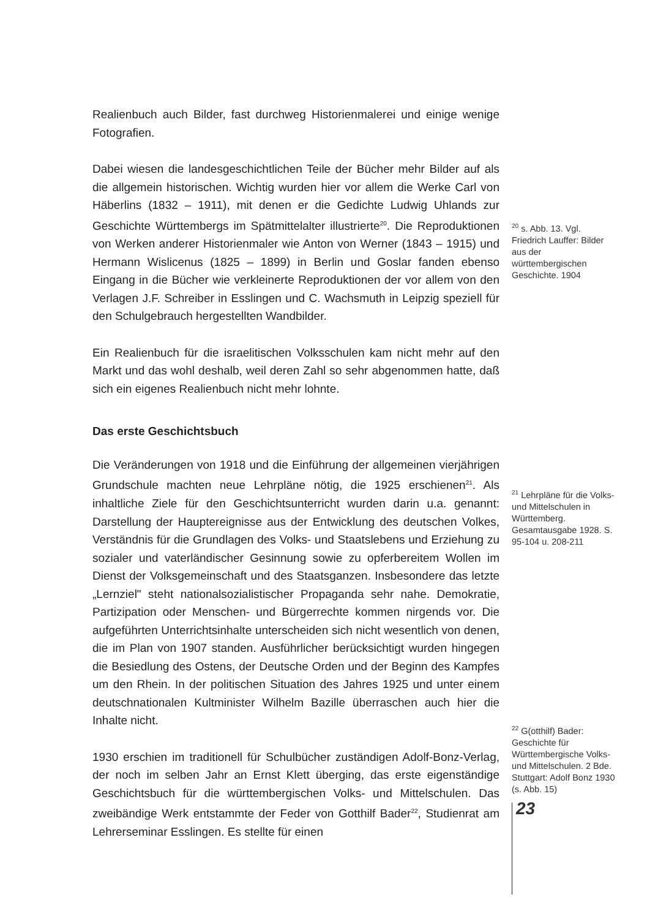Realienbuch auch Bilder, fast durchweg Historienmalerei und einige wenige Fotografien.
Dabei wiesen die landesgeschichtlichen Teile der Bücher mehr Bilder auf als die allgemein historischen. Wichtig wurden hier vor allem die Werke Carl von Häberlins (1832 – 1911), mit denen er die Gedichte Ludwig Uhlands zur Geschichte Württembergs im Spätmittelalter illustrierte<sup>20</sup>. Die Reproduktionen von Werken anderer Historienmaler wie Anton von Werner (1843 – 1915) und Hermann Wislicenus (1825 – 1899) in Berlin und Goslar fanden ebenso Eingang in die Bücher wie verkleinerte Reproduktionen der vor allem von den Verlagen J.F. Schreiber in Esslingen und C. Wachsmuth in Leipzig speziell für den Schulgebrauch hergestellten Wandbilder.
Ein Realienbuch für die israelitischen Volksschulen kam nicht mehr auf den Markt und das wohl deshalb, weil deren Zahl so sehr abgenommen hatte, daß sich ein eigenes Realienbuch nicht mehr lohnte.
Das erste Geschichtsbuch
<sup>20</sup> s. Abb. 13. Vgl. Friedrich Lauffer: Bilder aus der württembergischen Geschichte. 1904
Die Veränderungen von 1918 und die Einführung der allgemeinen vierjährigen Grundschule machten neue Lehrpläne nötig, die 1925 erschienen<sup>21</sup>. Als inhaltliche Ziele für den Geschichtsunterricht wurden darin u.a. genannt: Darstellung der Hauptereignisse aus der Entwicklung des deutschen Volkes, Verständnis für die Grundlagen des Volks- und Staatslebens und Erziehung zu sozialer und vaterländischer Gesinnung sowie zu opferbereitem Wollen im Dienst der Volksgemeinschaft und des Staatsganzen. Insbesondere das letzte „Lernziel" steht nationalsozialistischer Propaganda sehr nahe. Demokratie, Partizipation oder Menschen- und Bürgerrechte kommen nirgends vor. Die aufgeführten Unterrichtsinhalte unterscheiden sich nicht wesentlich von denen, die im Plan von 1907 standen. Ausführlicher berücksichtigt wurden hingegen die Besiedlung des Ostens, der Deutsche Orden und der Beginn des Kampfes um den Rhein. In der politischen Situation des Jahres 1925 und unter einem deutschnationalen Kultminister Wilhelm Bazille überraschen auch hier die Inhalte nicht.
1930 erschien im traditionell für Schulbücher zuständigen Adolf-Bonz-Verlag, der noch im selben Jahr an Ernst Klett überging, das erste eigenständige Geschichtsbuch für die württembergischen Volks- und Mittelschulen. Das zweibändige Werk entstammte der Feder von Gotthilf Bader<sup>22</sup>, Studienrat am Lehrerseminar Esslingen. Es stellte für einen
<sup>21</sup> Lehrpläne für die Volks- und Mittelschulen in Württemberg. Gesamtausgabe 1928. S. 95-104 u. 208-211
<sup>22</sup> G(otthilf) Bader: Geschichte für Württembergische Volks- und Mittelschulen. 2 Bde. Stuttgart: Adolf Bonz 1930 (s. Abb. 15)
23